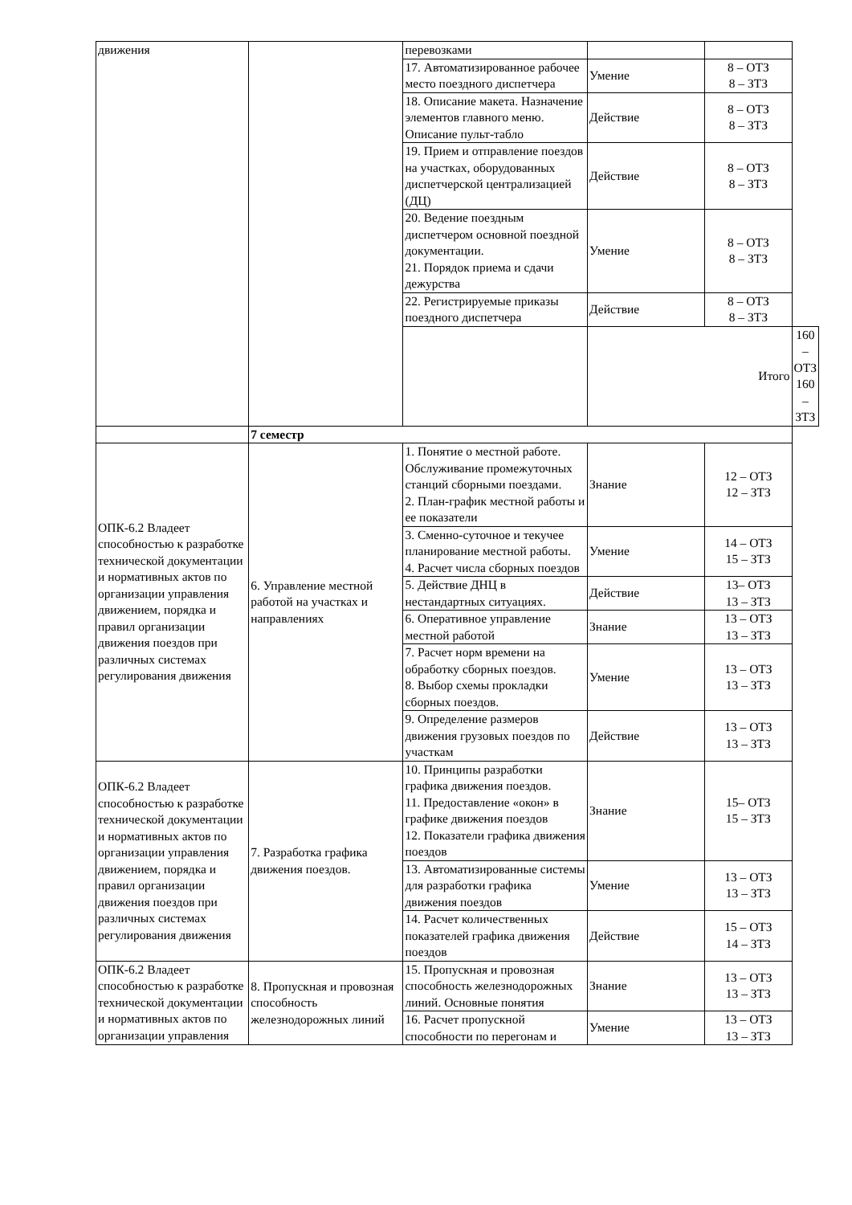| движения | | перевозками | | | |
| | | 17. Автоматизированное рабочее место поездного диспетчера | Умение | 8 – ОТЗ 8 – ЗТЗ | |
| | | 18. Описание макета. Назначение элементов главного меню. Описание пульт-табло | Действие | 8 – ОТЗ 8 – ЗТЗ | |
| | | 19. Прием и отправление поездов на участках, оборудованных диспетчерской централизацией (ДЦ) | Действие | 8 – ОТЗ 8 – ЗТЗ | |
| | | 20. Ведение поездным диспетчером основной поездной документации. 21. Порядок приема и сдачи дежурства | Умение | 8 – ОТЗ 8 – ЗТЗ | |
| | | 22. Регистрируемые приказы поездного диспетчера | Действие | 8 – ОТЗ 8 – ЗТЗ | |
| | | | Итого | | 160 – ОТЗ 160 – ЗТЗ |
| | 7 семестр | | | | |
| ОПК-6.2 Владеет способностью к разработке технической документации и нормативных актов по организации управления движением, порядка и правил организации движения поездов при различных системах регулирования движения | 6. Управление местной работой на участках и направлениях | 1. Понятие о местной работе. Обслуживание промежуточных станций сборными поездами. 2. План-график местной работы и ее показатели | Знание | 12 – ОТЗ 12 – ЗТЗ | |
| | | 3. Сменно-суточное и текучее планирование местной работы. 4. Расчет числа сборных поездов | Умение | 14 – ОТЗ 15 – ЗТЗ | |
| | | 5. Действие ДНЦ в нестандартных ситуациях. | Действие | 13– ОТЗ 13 – ЗТЗ | |
| | | 6. Оперативное управление местной работой | Знание | 13 – ОТЗ 13 – ЗТЗ | |
| | | 7. Расчет норм времени на обработку сборных поездов. 8. Выбор схемы прокладки сборных поездов. | Умение | 13 – ОТЗ 13 – ЗТЗ | |
| | | 9. Определение размеров движения грузовых поездов по участкам | Действие | 13 – ОТЗ 13 – ЗТЗ | |
| ОПК-6.2 Владеет способностью к разработке технической документации и нормативных актов по организации управления движением, порядка и правил организации движения поездов при различных системах регулирования движения | 7. Разработка графика движения поездов. | 10. Принципы разработки графика движения поездов. 11. Предоставление «окон» в графике движения поездов 12. Показатели графика движения поездов | Знание | 15– ОТЗ 15 – ЗТЗ | |
| | | 13. Автоматизированные системы для разработки графика движения поездов | Умение | 13 – ОТЗ 13 – ЗТЗ | |
| | | 14. Расчет количественных показателей графика движения поездов | Действие | 15 – ОТЗ 14 – ЗТЗ | |
| ОПК-6.2 Владеет способностью к разработке технической документации и нормативных актов по организации управления | 8. Пропускная и провозная способность железнодорожных линий | 15. Пропускная и провозная способность железнодорожных линий. Основные понятия | Знание | 13 – ОТЗ 13 – ЗТЗ | |
| | | 16. Расчет пропускной способности по перегонам и | Умение | 13 – ОТЗ 13 – ЗТЗ | |